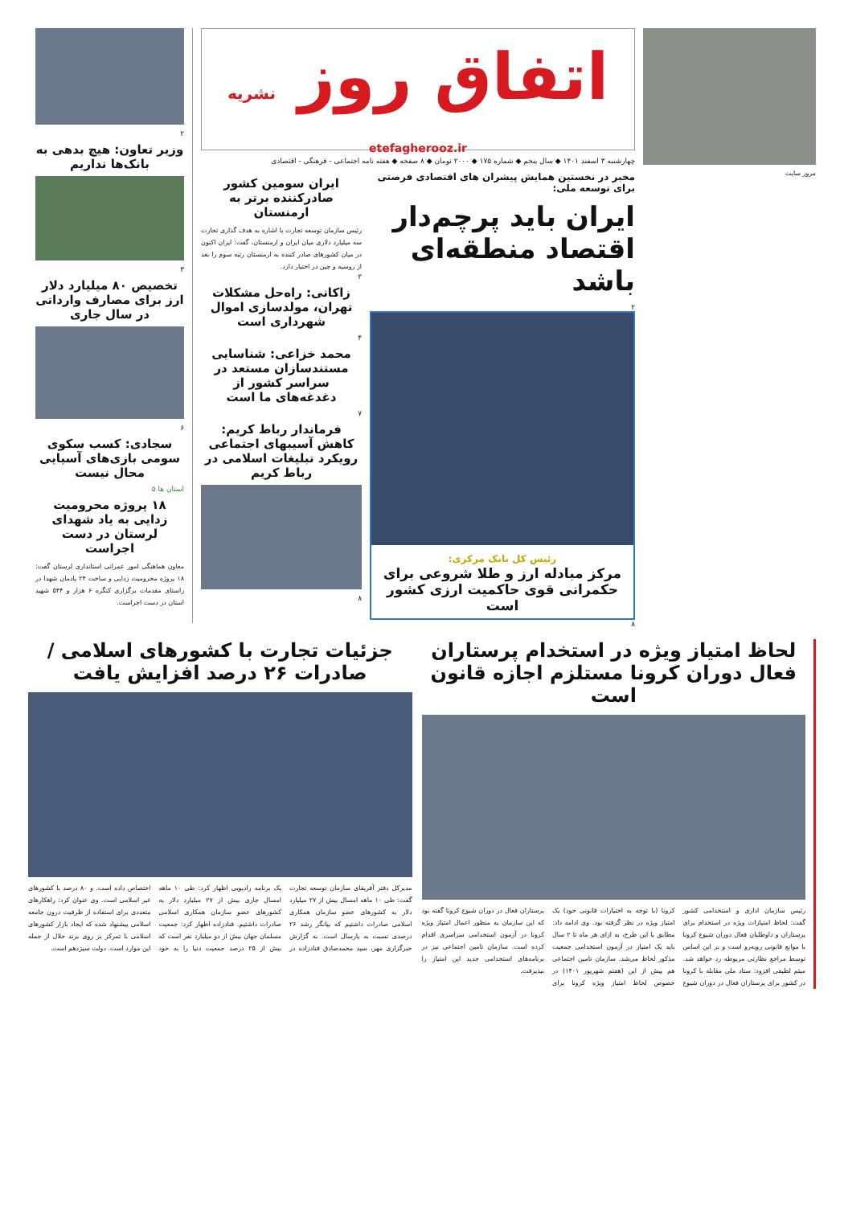مرور سایت
اتفاق روز نشریه
etefagherooz.ir
چهارشنبه ۳ اسفند ۱۴۰۱ ◆ سال پنجم ◆ شماره ۱۷۵ ◆ ۲۰۰۰ تومان ◆ ۸ صفحه ◆ هفته نامه اجتماعی - فرهنگی - اقتصادی
مخبر در نخستین همایش پیشران های اقتصادی فرصتی برای توسعه ملی:
ایران باید پرچم‌دار اقتصاد منطقه‌ای باشد
۲
رئیس کل بانک مرکزی:
مرکز مبادله ارز و طلا شروعی برای حکمرانی قوی حاکمیت ارزی کشور است
۸
ایران سومین کشور صادرکننده برتر به ارمنستان
رئیس سازمان توسعه تجارت با اشاره به هدف گذاری تجارت سه میلیارد دلاری میان ایران و ارمنستان، گفت: ایران اکنون در میان کشورهای صادر کننده به ارمنستان رتبه سوم را بعد از روسیه و چین در اختیار دارد.
۲
زاکانی: راه‌حل مشکلات تهران، مولدسازی اموال شهرداری است
۴
محمد خزاعی: شناسایی مستندسازان مستعد در سراسر کشور از دغدغه‌های ما است
۷
فرماندار رباط کریم: کاهش آسیبهای اجتماعی رویکرد تبلیغات اسلامی در رباط کریم
۸
۲
وزیر تعاون: هیچ بدهی به بانک‌ها نداریم
۳
تخصیص ۸۰ میلیارد دلار ارز برای مصارف وارداتی در سال جاری
۶
سجادی: کسب سکوی سومی بازی‌های آسیایی محال نیست
استان ها ۵
۱۸ پروژه محرومیت زدایی به یاد شهدای لرستان در دست اجراست
معاون هماهنگی امور عمرانی استانداری لرستان گفت: ۱۸ پروژه محرومیت زدایی و ساخت ۲۴ یادمان شهدا در راستای مقدمات برگزاری کنگره ۶ هزار و ۵۴۴ شهید استان در دست اجراست.
لحاظ امتیاز ویژه در استخدام پرستاران فعال دوران کرونا مستلزم اجازه قانون است
رئیس سازمان اداری و استخدامی کشور گفت: لحاظ امتیازات ویژه در استخدام برای پرستاران و داوطلبان فعال دوران شیوع کرونا با موانع قانونی روبه‌رو است و بر این اساس توسط مراجع نظارتی مربوطه رد خواهد شد. میثم لطیفی افزود: ستاد ملی مقابله با کرونا در کشور برای پرستاران فعال در دوران شیوع کرونا (با توجه به اختیارات قانونی خود) یک امتیاز ویژه در نظر گرفته بود. وی ادامه داد: مطابق با این طرح، به ازای هر ماه تا ۲ سال باید یک امتیاز در آزمون استخدامی جمعیت مذکور لحاظ می‌شد. سازمان تامین اجتماعی هم پیش از این (هفتم شهریور ۱۴۰۱) در خصوص لحاظ امتیاز ویژه کرونا برای پرستاران فعال در دوران شیوع کرونا گفته بود که این سازمان به منظور اعمال امتیاز ویژه کرونا در آزمون استخدامی سراسری اقدام کرده است. سازمان تامین اجتماعی نیز در برنامه‌های استخدامی جدید این امتیاز را نپذیرفت.
جزئیات تجارت با کشورهای اسلامی / صادرات ۲۶ درصد افزایش یافت
مدیرکل دفتر آفریقای سازمان توسعه تجارت گفت: طی ۱۰ ماهه امسال بیش از ۲۷ میلیارد دلار به کشورهای عضو سازمان همکاری اسلامی صادرات داشتیم که بیانگر رشد ۲۶ درصدی نسبت به پارسال است. به گزارش خبرگزاری مهر، سید محمدصادق قنادزاده در یک برنامه رادیویی اظهار کرد: طی ۱۰ ماهه امسال جاری بیش از ۲۷ میلیارد دلار به کشورهای عضو سازمان همکاری اسلامی صادرات داشتیم. قنادزاده اظهار کرد: جمعیت مسلمان جهان بیش از دو میلیارد نفر است که بیش از ۲۵ درصد جمعیت دنیا را به خود اختصاص داده است. و ۸۰ درصد با کشورهای غیر اسلامی است. وی عنوان کرد: راهکارهای متعددی برای استفاده از ظرفیت درون جامعه اسلامی پیشنهاد شده که ایجاد بازار کشورهای اسلامی با تمرکز بر روی برند حلال از جمله این موارد است. دولت سیزدهم است.